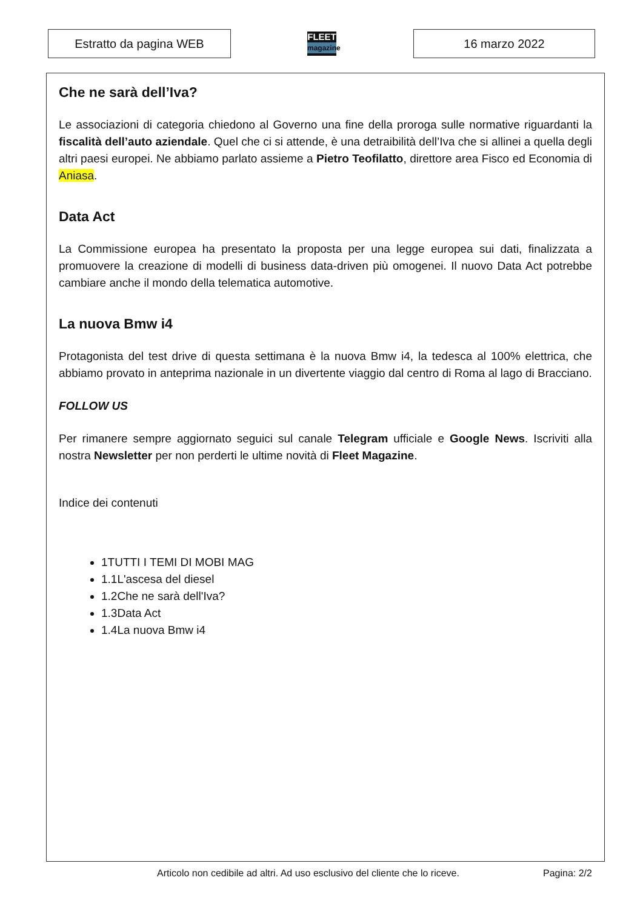Estratto da pagina WEB
FLEET
magazine
16 marzo 2022
Che ne sarà dell’Iva?
Le associazioni di categoria chiedono al Governo una fine della proroga sulle normative riguardanti la fiscalità dell’auto aziendale. Quel che ci si attende, è una detraibilità dell’Iva che si allinei a quella degli altri paesi europei. Ne abbiamo parlato assieme a Pietro Teofilatto, direttore area Fisco ed Economia di Aniasa.
Data Act
La Commissione europea ha presentato la proposta per una legge europea sui dati, finalizzata a promuovere la creazione di modelli di business data-driven più omogenei. Il nuovo Data Act potrebbe cambiare anche il mondo della telematica automotive.
La nuova Bmw i4
Protagonista del test drive di questa settimana è la nuova Bmw i4, la tedesca al 100% elettrica, che abbiamo provato in anteprima nazionale in un divertente viaggio dal centro di Roma al lago di Bracciano.
FOLLOW US
Per rimanere sempre aggiornato seguici sul canale Telegram ufficiale e Google News. Iscriviti alla nostra Newsletter per non perderti le ultime novità di Fleet Magazine.
Indice dei contenuti
1TUTTI I TEMI DI MOBI MAG
1.1L'ascesa del diesel
1.2Che ne sarà dell'Iva?
1.3Data Act
1.4La nuova Bmw i4
Articolo non cedibile ad altri. Ad uso esclusivo del cliente che lo riceve.
Pagina: 2/2